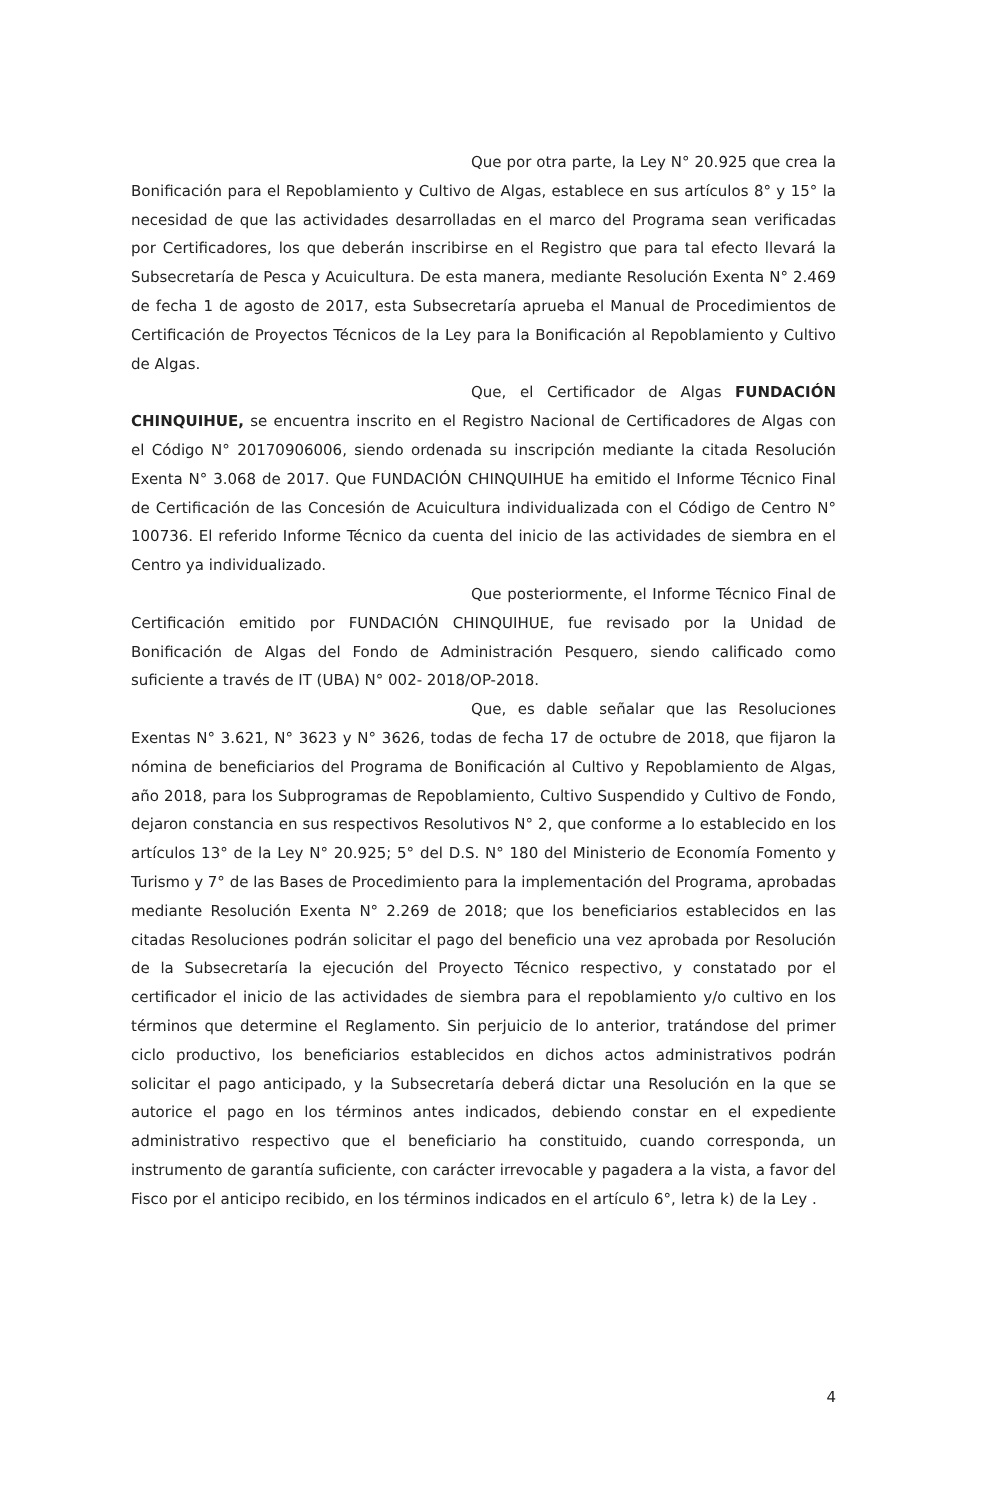Que por otra parte, la Ley N° 20.925 que crea la Bonificación para el Repoblamiento y Cultivo de Algas, establece en sus artículos 8° y 15° la necesidad de que las actividades desarrolladas en el marco del Programa sean verificadas por Certificadores, los que deberán inscribirse en el Registro que para tal efecto llevará la Subsecretaría de Pesca y Acuicultura. De esta manera, mediante Resolución Exenta N° 2.469 de fecha 1 de agosto de 2017, esta Subsecretaría aprueba el Manual de Procedimientos de Certificación de Proyectos Técnicos de la Ley para la Bonificación al Repoblamiento y Cultivo de Algas.
Que, el Certificador de Algas FUNDACIÓN CHINQUIHUE, se encuentra inscrito en el Registro Nacional de Certificadores de Algas con el Código N° 20170906006, siendo ordenada su inscripción mediante la citada Resolución Exenta N° 3.068 de 2017. Que FUNDACIÓN CHINQUIHUE ha emitido el Informe Técnico Final de Certificación de las Concesión de Acuicultura individualizada con el Código de Centro N° 100736. El referido Informe Técnico da cuenta del inicio de las actividades de siembra en el Centro ya individualizado.
Que posteriormente, el Informe Técnico Final de Certificación emitido por FUNDACIÓN CHINQUIHUE, fue revisado por la Unidad de Bonificación de Algas del Fondo de Administración Pesquero, siendo calificado como suficiente a través de IT (UBA) N° 002- 2018/OP-2018.
Que, es dable señalar que las Resoluciones Exentas N° 3.621, N° 3623 y N° 3626, todas de fecha 17 de octubre de 2018, que fijaron la nómina de beneficiarios del Programa de Bonificación al Cultivo y Repoblamiento de Algas, año 2018, para los Subprogramas de Repoblamiento, Cultivo Suspendido y Cultivo de Fondo, dejaron constancia en sus respectivos Resolutivos N° 2, que conforme a lo establecido en los artículos 13° de la Ley N° 20.925; 5° del D.S. N° 180 del Ministerio de Economía Fomento y Turismo y 7° de las Bases de Procedimiento para la implementación del Programa, aprobadas mediante Resolución Exenta N° 2.269 de 2018; que los beneficiarios establecidos en las citadas Resoluciones podrán solicitar el pago del beneficio una vez aprobada por Resolución de la Subsecretaría la ejecución del Proyecto Técnico respectivo, y constatado por el certificador el inicio de las actividades de siembra para el repoblamiento y/o cultivo en los términos que determine el Reglamento. Sin perjuicio de lo anterior, tratándose del primer ciclo productivo, los beneficiarios establecidos en dichos actos administrativos podrán solicitar el pago anticipado, y la Subsecretaría deberá dictar una Resolución en la que se autorice el pago en los términos antes indicados, debiendo constar en el expediente administrativo respectivo que el beneficiario ha constituido, cuando corresponda, un instrumento de garantía suficiente, con carácter irrevocable y pagadera a la vista, a favor del Fisco por el anticipo recibido, en los términos indicados en el artículo 6°, letra k) de la Ley .
4